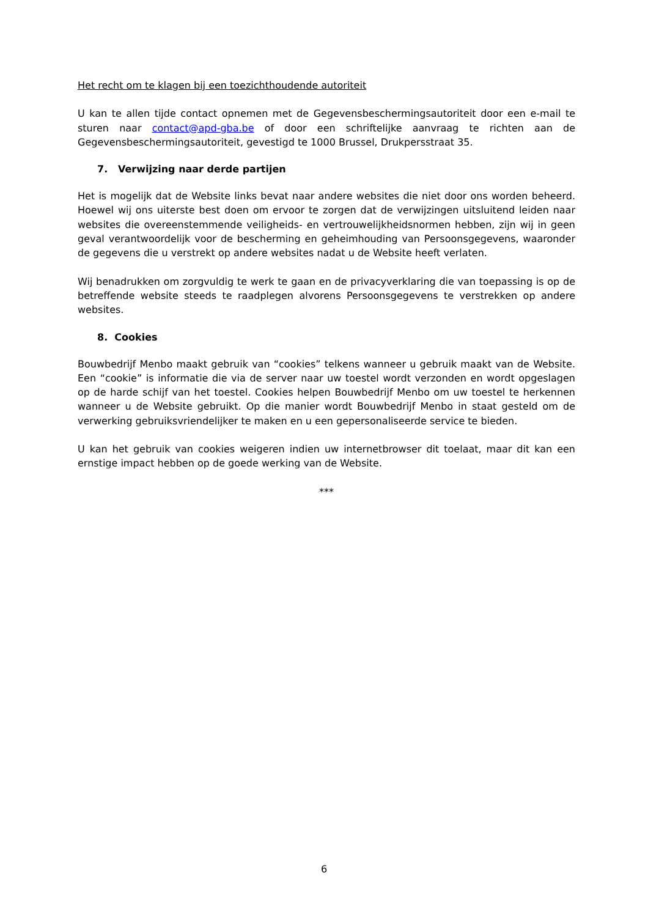Het recht om te klagen bij een toezichthoudende autoriteit
U kan te allen tijde contact opnemen met de Gegevensbeschermingsautoriteit door een e-mail te sturen naar contact@apd-gba.be of door een schriftelijke aanvraag te richten aan de Gegevensbeschermingsautoriteit, gevestigd te 1000 Brussel, Drukpersstraat 35.
7. Verwijzing naar derde partijen
Het is mogelijk dat de Website links bevat naar andere websites die niet door ons worden beheerd. Hoewel wij ons uiterste best doen om ervoor te zorgen dat de verwijzingen uitsluitend leiden naar websites die overeenstemmende veiligheids- en vertrouwelijkheidsnormen hebben, zijn wij in geen geval verantwoordelijk voor de bescherming en geheimhouding van Persoonsgegevens, waaronder de gegevens die u verstrekt op andere websites nadat u de Website heeft verlaten.
Wij benadrukken om zorgvuldig te werk te gaan en de privacyverklaring die van toepassing is op de betreffende website steeds te raadplegen alvorens Persoonsgegevens te verstrekken op andere websites.
8. Cookies
Bouwbedrijf Menbo maakt gebruik van “cookies” telkens wanneer u gebruik maakt van de Website. Een “cookie” is informatie die via de server naar uw toestel wordt verzonden en wordt opgeslagen op de harde schijf van het toestel. Cookies helpen Bouwbedrijf Menbo om uw toestel te herkennen wanneer u de Website gebruikt. Op die manier wordt Bouwbedrijf Menbo in staat gesteld om de verwerking gebruiksvriendelijker te maken en u een gepersonaliseerde service te bieden.
U kan het gebruik van cookies weigeren indien uw internetbrowser dit toelaat, maar dit kan een ernstige impact hebben op de goede werking van de Website.
***
6